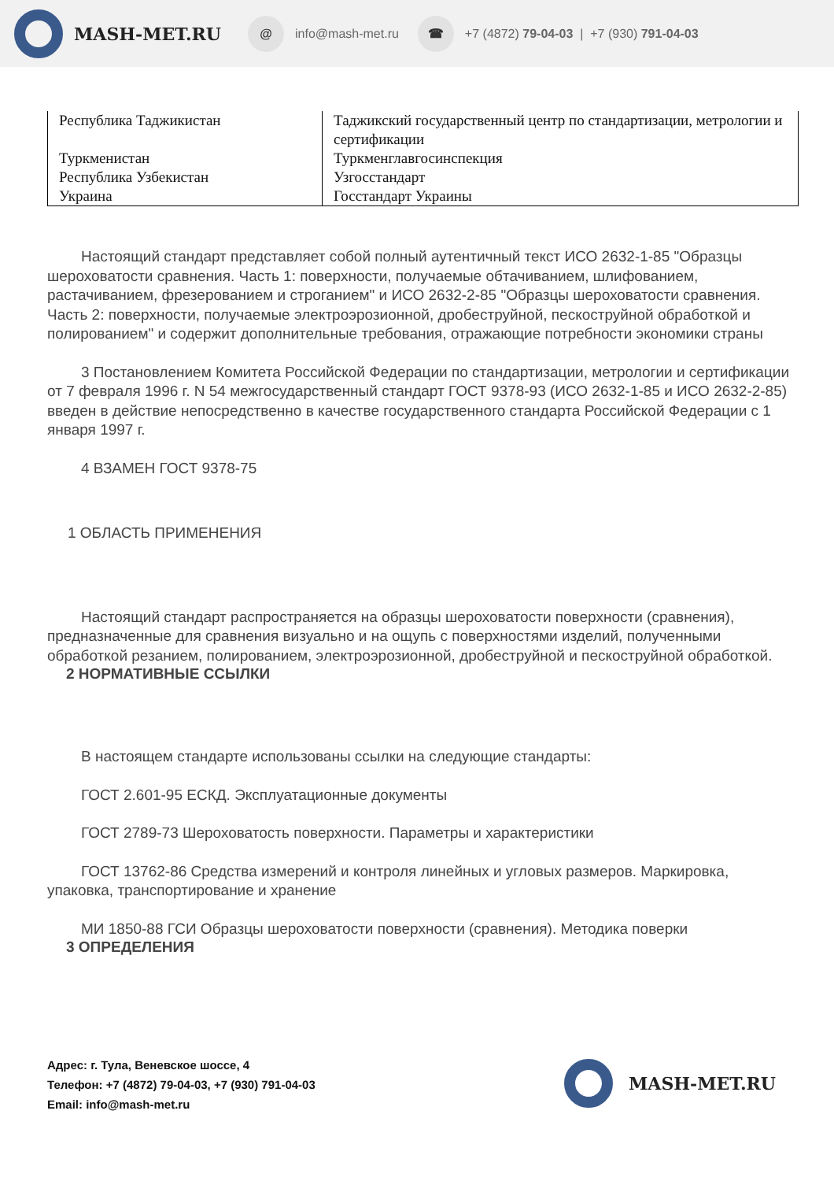MASH-MET.RU
@
info@mash-met.ru
☎
+7 (4872) 79-04-03 | +7 (930) 791-04-03
| Республика Таджикистан | Таджикский государственный центр по стандартизации, метрологии и сертификации |
| Туркменистан | Туркменглавгосинспекция |
| Республика Узбекистан | Узгосстандарт |
| Украина | Госстандарт Украины |
Настоящий стандарт представляет собой полный аутентичный текст ИСО 2632-1-85 "Образцы шероховатости сравнения. Часть 1: поверхности, получаемые обтачиванием, шлифованием, растачиванием, фрезерованием и строганием" и ИСО 2632-2-85 "Образцы шероховатости сравнения. Часть 2: поверхности, получаемые электроэрозионной, дробеструйной, пескоструйной обработкой и полированием" и содержит дополнительные требования, отражающие потребности экономики страны
3 Постановлением Комитета Российской Федерации по стандартизации, метрологии и сертификации от 7 февраля 1996 г. N 54 межгосударственный стандарт ГОСТ 9378-93 (ИСО 2632-1-85 и ИСО 2632-2-85) введен в действие непосредственно в качестве государственного стандарта Российской Федерации с 1 января 1997 г.
4 ВЗАМЕН ГОСТ 9378-75
1 ОБЛАСТЬ ПРИМЕНЕНИЯ
Настоящий стандарт распространяется на образцы шероховатости поверхности (сравнения), предназначенные для сравнения визуально и на ощупь с поверхностями изделий, полученными обработкой резанием, полированием, электроэрозионной, дробеструйной и пескоструйной обработкой.
2 НОРМАТИВНЫЕ ССЫЛКИ
В настоящем стандарте использованы ссылки на следующие стандарты:
ГОСТ 2.601-95 ЕСКД. Эксплуатационные документы
ГОСТ 2789-73 Шероховатость поверхности. Параметры и характеристики
ГОСТ 13762-86 Средства измерений и контроля линейных и угловых размеров. Маркировка, упаковка, транспортирование и хранение
МИ 1850-88 ГСИ Образцы шероховатости поверхности (сравнения). Методика поверки
3 ОПРЕДЕЛЕНИЯ
Адрес: г. Тула, Веневское шоссе, 4
Телефон: +7 (4872) 79-04-03, +7 (930) 791-04-03
Email: info@mash-met.ru
MASH-MET.RU